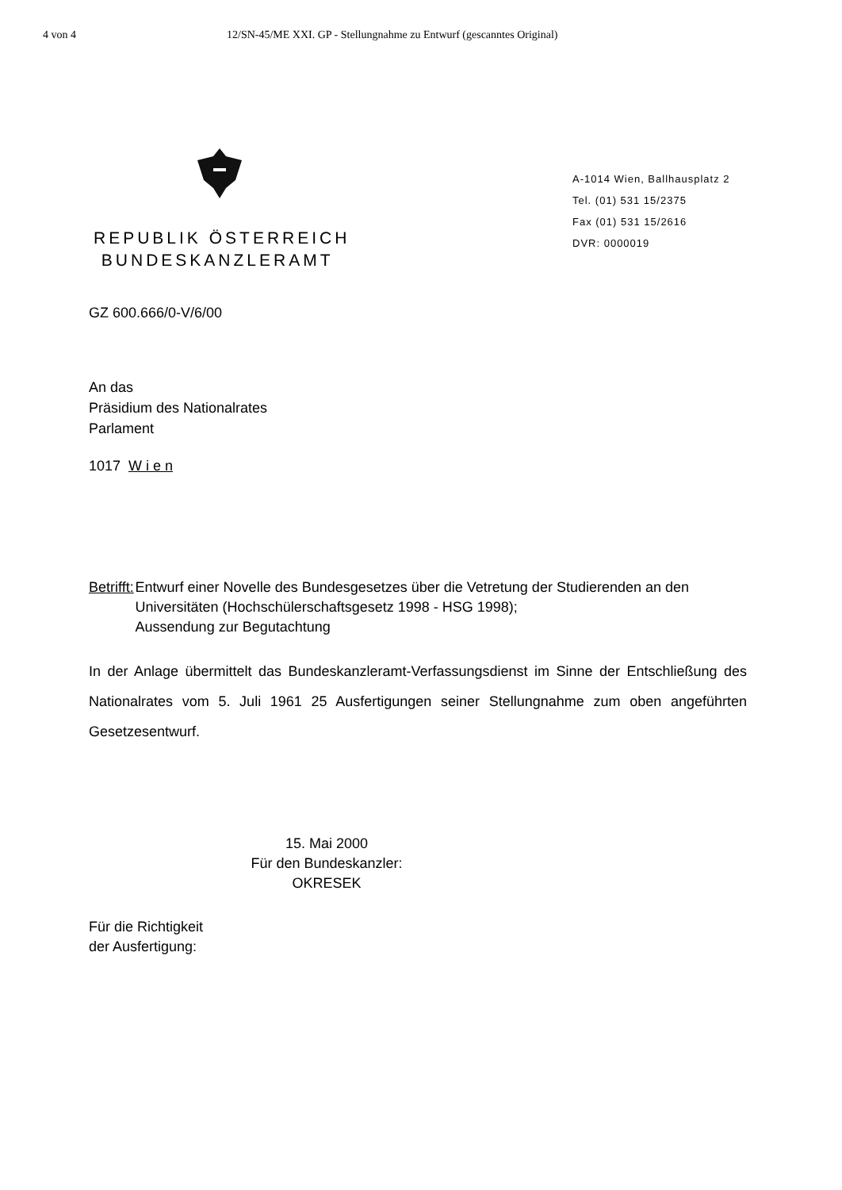4 von 4 12/SN-45/ME XXI. GP - Stellungnahme zu Entwurf (gescanntes Original)
REPUBLIK ÖSTERREICH
BUNDESKANZLERAMT
A-1014 Wien, Ballhausplatz 2
Tel. (01) 531 15/2375
Fax (01) 531 15/2616
DVR: 0000019
GZ 600.666/0-V/6/00
An das
Präsidium des Nationalrates
Parlament
1017 W i e n
Betrifft:
Entwurf einer Novelle des Bundesgesetzes über die Vetretung der Studierenden an den Universitäten (Hochschülerschaftsgesetz 1998 - HSG 1998);
Aussendung zur Begutachtung
In der Anlage übermittelt das Bundeskanzleramt-Verfassungsdienst im Sinne der Entschließung des Nationalrates vom 5. Juli 1961 25 Ausfertigungen seiner Stellungnahme zum oben angeführten Gesetzesentwurf.
15. Mai 2000
Für den Bundeskanzler:
OKRESEK
Für die Richtigkeit
der Ausfertigung: